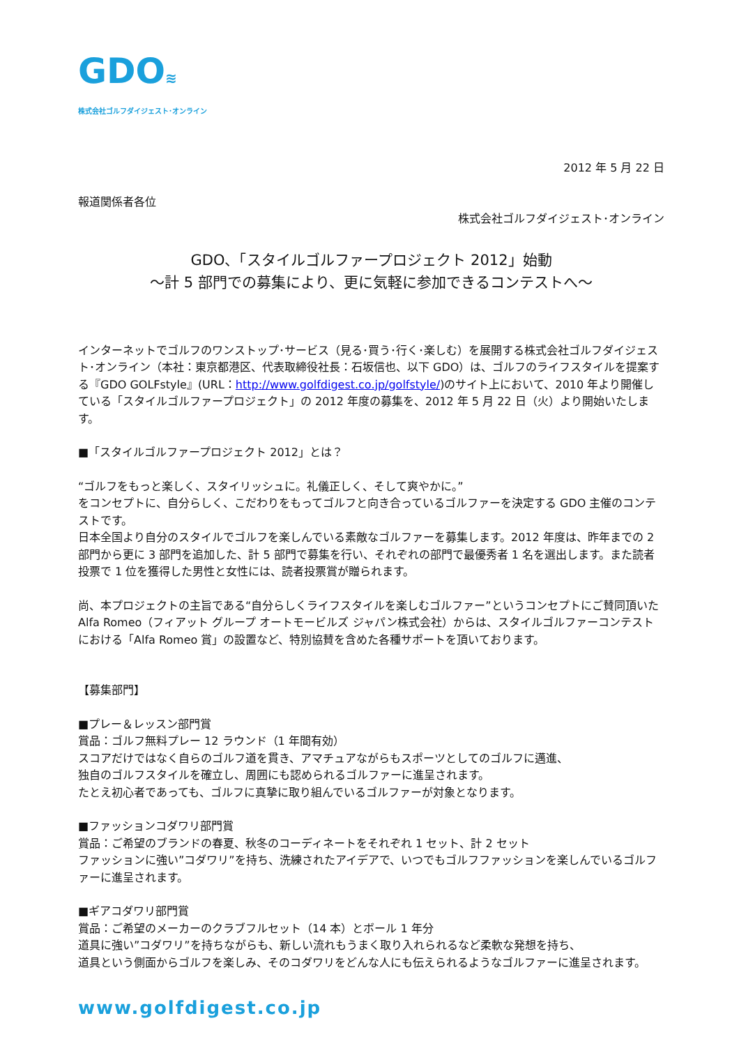GDO≋
株式会社ゴルフダイジェスト･オンライン
2012 年 5 月 22 日
報道関係者各位
株式会社ゴルフダイジェスト･オンライン
GDO、「スタイルゴルファープロジェクト 2012」始動
～計 5 部門での募集により、更に気軽に参加できるコンテストへ～
インターネットでゴルフのワンストップ･サービス（見る･買う･行く･楽しむ）を展開する株式会社ゴルフダイジェスト･オンライン（本社：東京都港区、代表取締役社長：石坂信也、以下 GDO）は、ゴルフのライフスタイルを提案する『GDO GOLFstyle』(URL：http://www.golfdigest.co.jp/golfstyle/)のサイト上において、2010 年より開催している「スタイルゴルファープロジェクト」の 2012 年度の募集を、2012 年 5 月 22 日（火）より開始いたします。
■「スタイルゴルファープロジェクト 2012」とは？
“ゴルフをもっと楽しく、スタイリッシュに。礼儀正しく、そして爽やかに。”
をコンセプトに、自分らしく、こだわりをもってゴルフと向き合っているゴルファーを決定する GDO 主催のコンテストです。
日本全国より自分のスタイルでゴルフを楽しんでいる素敵なゴルファーを募集します。2012 年度は、昨年までの 2 部門から更に 3 部門を追加した、計 5 部門で募集を行い、それぞれの部門で最優秀者 1 名を選出します。また読者投票で 1 位を獲得した男性と女性には、読者投票賞が贈られます。
尚、本プロジェクトの主旨である“自分らしくライフスタイルを楽しむゴルファー”というコンセプトにご賛同頂いた Alfa Romeo（フィアット グループ オートモービルズ ジャパン株式会社）からは、スタイルゴルファーコンテストにおける「Alfa Romeo 賞」の設置など、特別協賛を含めた各種サポートを頂いております。
【募集部門】
■プレー＆レッスン部門賞
賞品：ゴルフ無料プレー 12 ラウンド（1 年間有効）
スコアだけではなく自らのゴルフ道を貫き、アマチュアながらもスポーツとしてのゴルフに邁進、
独自のゴルフスタイルを確立し、周囲にも認められるゴルファーに進呈されます。
たとえ初心者であっても、ゴルフに真摯に取り組んでいるゴルファーが対象となります。
■ファッションコダワリ部門賞
賞品：ご希望のブランドの春夏、秋冬のコーディネートをそれぞれ 1 セット、計 2 セット
ファッションに強い”コダワリ”を持ち、洗練されたアイデアで、いつでもゴルフファッションを楽しんでいるゴルファーに進呈されます。
■ギアコダワリ部門賞
賞品：ご希望のメーカーのクラブフルセット（14 本）とボール 1 年分
道具に強い”コダワリ”を持ちながらも、新しい流れもうまく取り入れられるなど柔軟な発想を持ち、
道具という側面からゴルフを楽しみ、そのコダワリをどんな人にも伝えられるようなゴルファーに進呈されます。
www.golfdigest.co.jp